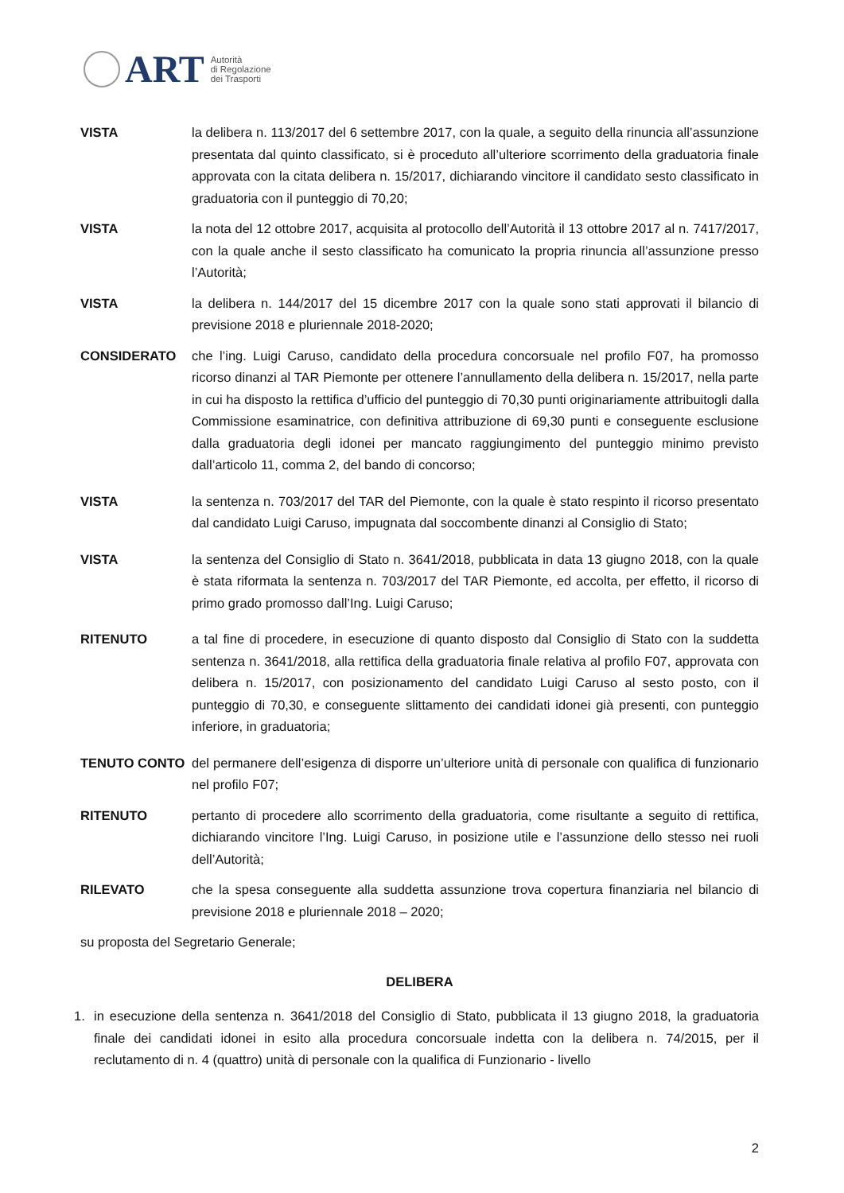ART
Autorità
di Regolazione
dei Trasporti
VISTA la delibera n. 113/2017 del 6 settembre 2017, con la quale, a seguito della rinuncia all’assunzione presentata dal quinto classificato, si è proceduto all’ulteriore scorrimento della graduatoria finale approvata con la citata delibera n. 15/2017, dichiarando vincitore il candidato sesto classificato in graduatoria con il punteggio di 70,20;
VISTA la nota del 12 ottobre 2017, acquisita al protocollo dell’Autorità il 13 ottobre 2017 al n. 7417/2017, con la quale anche il sesto classificato ha comunicato la propria rinuncia all’assunzione presso l’Autorità;
VISTA la delibera n. 144/2017 del 15 dicembre 2017 con la quale sono stati approvati il bilancio di previsione 2018 e pluriennale 2018-2020;
CONSIDERATO che l’ing. Luigi Caruso, candidato della procedura concorsuale nel profilo F07, ha promosso ricorso dinanzi al TAR Piemonte per ottenere l’annullamento della delibera n. 15/2017, nella parte in cui ha disposto la rettifica d’ufficio del punteggio di 70,30 punti originariamente attribuitogli dalla Commissione esaminatrice, con definitiva attribuzione di 69,30 punti e conseguente esclusione dalla graduatoria degli idonei per mancato raggiungimento del punteggio minimo previsto dall’articolo 11, comma 2, del bando di concorso;
VISTA la sentenza n. 703/2017 del TAR del Piemonte, con la quale è stato respinto il ricorso presentato dal candidato Luigi Caruso, impugnata dal soccombente dinanzi al Consiglio di Stato;
VISTA la sentenza del Consiglio di Stato n. 3641/2018, pubblicata in data 13 giugno 2018, con la quale è stata riformata la sentenza n. 703/2017 del TAR Piemonte, ed accolta, per effetto, il ricorso di primo grado promosso dall’Ing. Luigi Caruso;
RITENUTO a tal fine di procedere, in esecuzione di quanto disposto dal Consiglio di Stato con la suddetta sentenza n. 3641/2018, alla rettifica della graduatoria finale relativa al profilo F07, approvata con delibera n. 15/2017, con posizionamento del candidato Luigi Caruso al sesto posto, con il punteggio di 70,30, e conseguente slittamento dei candidati idonei già presenti, con punteggio inferiore, in graduatoria;
TENUTO CONTO del permanere dell’esigenza di disporre un’ulteriore unità di personale con qualifica di funzionario nel profilo F07;
RITENUTO pertanto di procedere allo scorrimento della graduatoria, come risultante a seguito di rettifica, dichiarando vincitore l’Ing. Luigi Caruso, in posizione utile e l’assunzione dello stesso nei ruoli dell’Autorità;
RILEVATO che la spesa conseguente alla suddetta assunzione trova copertura finanziaria nel bilancio di previsione 2018 e pluriennale 2018 – 2020;
su proposta del Segretario Generale;
DELIBERA
1. in esecuzione della sentenza n. 3641/2018 del Consiglio di Stato, pubblicata il 13 giugno 2018, la graduatoria finale dei candidati idonei in esito alla procedura concorsuale indetta con la delibera n. 74/2015, per il reclutamento di n. 4 (quattro) unità di personale con la qualifica di Funzionario - livello
2